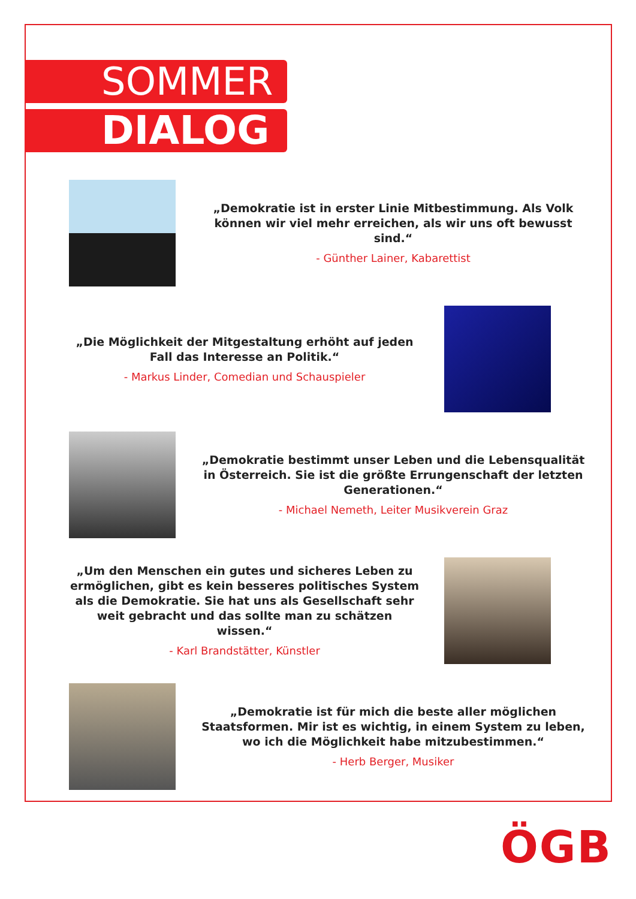SOMMER
DIALOG
„Demokratie ist in erster Linie Mitbestimmung. Als Volk können wir viel mehr erreichen, als wir uns oft bewusst sind.“
- Günther Lainer, Kabarettist
„Die Möglichkeit der Mitgestaltung erhöht auf jeden Fall das Interesse an Politik.“
- Markus Linder, Comedian und Schauspieler
„Demokratie bestimmt unser Leben und die Lebensqualität in Österreich. Sie ist die größte Errungenschaft der letzten Generationen.“
- Michael Nemeth, Leiter Musikverein Graz
„Um den Menschen ein gutes und sicheres Leben zu ermöglichen, gibt es kein besseres politisches System als die Demokratie. Sie hat uns als Gesellschaft sehr weit gebracht und das sollte man zu schätzen wissen.“
- Karl Brandstätter, Künstler
„Demokratie ist für mich die beste aller möglichen Staatsformen. Mir ist es wichtig, in einem System zu leben, wo ich die Möglichkeit habe mitzubestimmen.“
- Herb Berger, Musiker
ÖGB